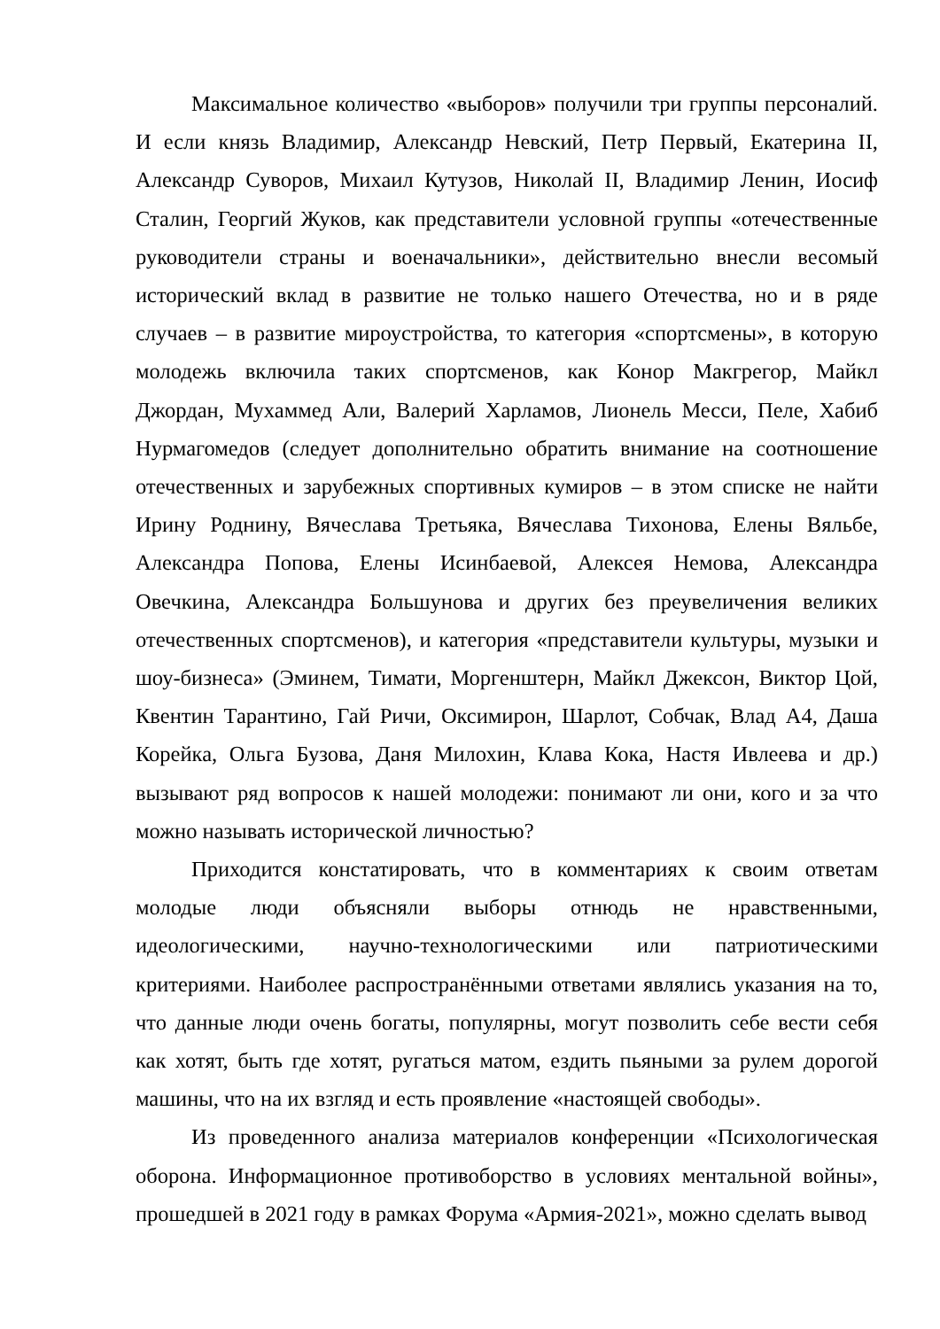Максимальное количество «выборов» получили три группы персоналий. И если князь Владимир, Александр Невский, Петр Первый, Екатерина II, Александр Суворов, Михаил Кутузов, Николай II, Владимир Ленин, Иосиф Сталин, Георгий Жуков, как представители условной группы «отечественные руководители страны и военачальники», действительно внесли весомый исторический вклад в развитие не только нашего Отечества, но и в ряде случаев – в развитие мироустройства, то категория «спортсмены», в которую молодежь включила таких спортсменов, как Конор Макгрегор, Майкл Джордан, Мухаммед Али, Валерий Харламов, Лионель Месси, Пеле, Хабиб Нурмагомедов (следует дополнительно обратить внимание на соотношение отечественных и зарубежных спортивных кумиров – в этом списке не найти Ирину Роднину, Вячеслава Третьяка, Вячеслава Тихонова, Елены Вяльбе, Александра Попова, Елены Исинбаевой, Алексея Немова, Александра Овечкина, Александра Большунова и других без преувеличения великих отечественных спортсменов), и категория «представители культуры, музыки и шоу-бизнеса» (Эминем, Тимати, Моргенштерн, Майкл Джексон, Виктор Цой, Квентин Тарантино, Гай Ричи, Оксимирон, Шарлот, Собчак, Влад А4, Даша Корейка, Ольга Бузова, Даня Милохин, Клава Кока, Настя Ивлеева и др.) вызывают ряд вопросов к нашей молодежи: понимают ли они, кого и за что можно называть исторической личностью?
Приходится констатировать, что в комментариях к своим ответам молодые люди объясняли выборы отнюдь не нравственными, идеологическими, научно-технологическими или патриотическими критериями. Наиболее распространёнными ответами являлись указания на то, что данные люди очень богаты, популярны, могут позволить себе вести себя как хотят, быть где хотят, ругаться матом, ездить пьяными за рулем дорогой машины, что на их взгляд и есть проявление «настоящей свободы».
Из проведенного анализа материалов конференции «Психологическая оборона. Информационное противоборство в условиях ментальной войны», прошедшей в 2021 году в рамках Форума «Армия-2021», можно сделать вывод